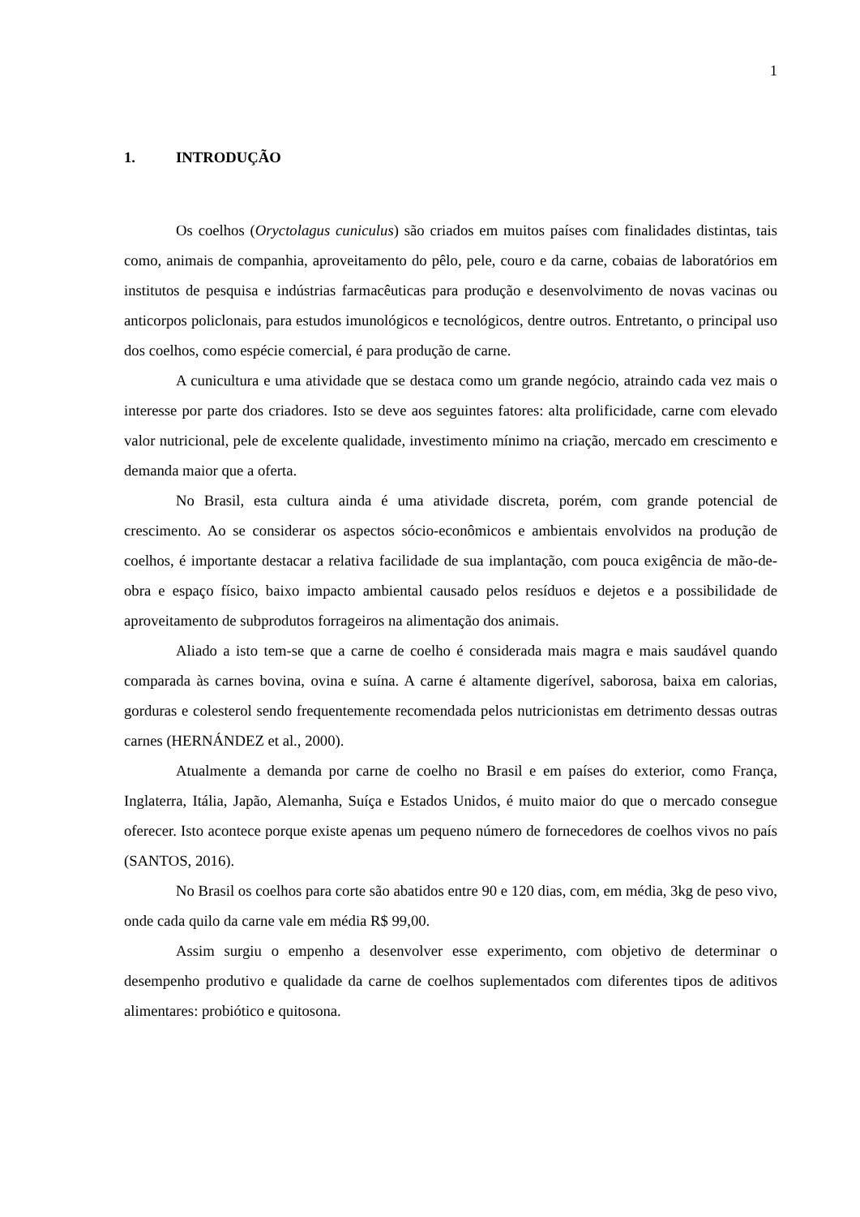1
1. INTRODUÇÃO
Os coelhos (Oryctolagus cuniculus) são criados em muitos países com finalidades distintas, tais como, animais de companhia, aproveitamento do pêlo, pele, couro e da carne, cobaias de laboratórios em institutos de pesquisa e indústrias farmacêuticas para produção e desenvolvimento de novas vacinas ou anticorpos policlonais, para estudos imunológicos e tecnológicos, dentre outros. Entretanto, o principal uso dos coelhos, como espécie comercial, é para produção de carne.
A cunicultura e uma atividade que se destaca como um grande negócio, atraindo cada vez mais o interesse por parte dos criadores. Isto se deve aos seguintes fatores: alta prolificidade, carne com elevado valor nutricional, pele de excelente qualidade, investimento mínimo na criação, mercado em crescimento e demanda maior que a oferta.
No Brasil, esta cultura ainda é uma atividade discreta, porém, com grande potencial de crescimento. Ao se considerar os aspectos sócio-econômicos e ambientais envolvidos na produção de coelhos, é importante destacar a relativa facilidade de sua implantação, com pouca exigência de mão-de-obra e espaço físico, baixo impacto ambiental causado pelos resíduos e dejetos e a possibilidade de aproveitamento de subprodutos forrageiros na alimentação dos animais.
Aliado a isto tem-se que a carne de coelho é considerada mais magra e mais saudável quando comparada às carnes bovina, ovina e suína. A carne é altamente digerível, saborosa, baixa em calorias, gorduras e colesterol sendo frequentemente recomendada pelos nutricionistas em detrimento dessas outras carnes (HERNÁNDEZ et al., 2000).
Atualmente a demanda por carne de coelho no Brasil e em países do exterior, como França, Inglaterra, Itália, Japão, Alemanha, Suíça e Estados Unidos, é muito maior do que o mercado consegue oferecer. Isto acontece porque existe apenas um pequeno número de fornecedores de coelhos vivos no país (SANTOS, 2016).
No Brasil os coelhos para corte são abatidos entre 90 e 120 dias, com, em média, 3kg de peso vivo, onde cada quilo da carne vale em média R$ 99,00.
Assim surgiu o empenho a desenvolver esse experimento, com objetivo de determinar o desempenho produtivo e qualidade da carne de coelhos suplementados com diferentes tipos de aditivos alimentares: probiótico e quitosona.